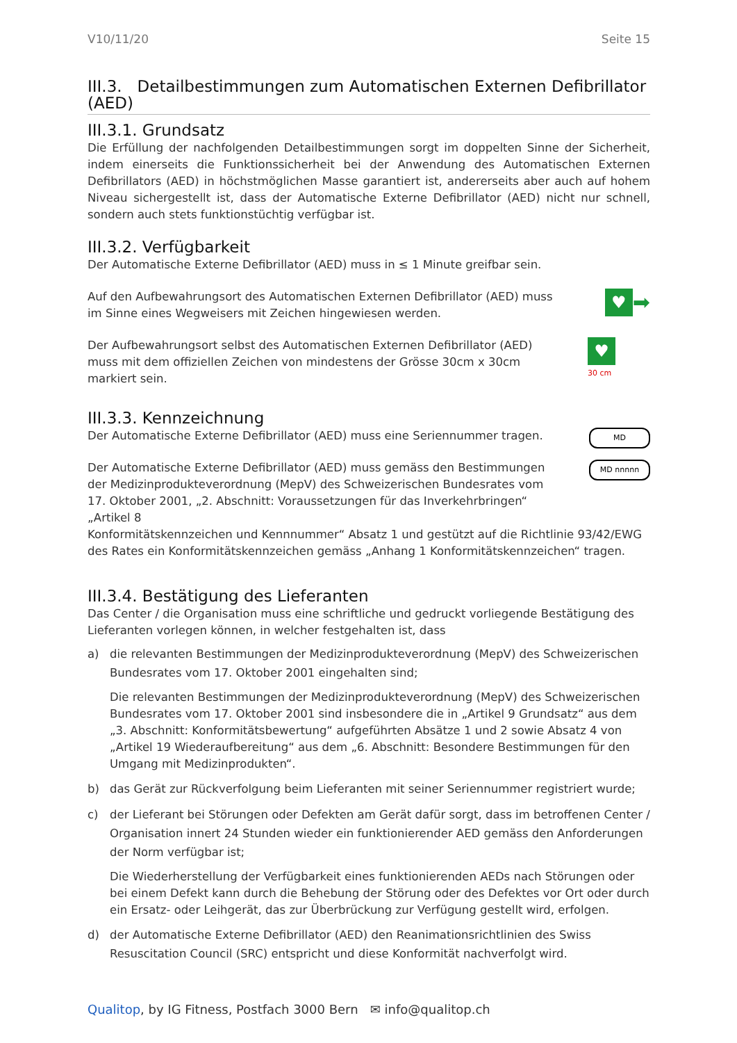V10/11/20 Seite 15
III.3. Detailbestimmungen zum Automatischen Externen Defibrillator (AED)
III.3.1. Grundsatz
Die Erfüllung der nachfolgenden Detailbestimmungen sorgt im doppelten Sinne der Sicherheit, indem einerseits die Funktionssicherheit bei der Anwendung des Automatischen Externen Defibrillators (AED) in höchstmöglichen Masse garantiert ist, andererseits aber auch auf hohem Niveau sichergestellt ist, dass der Automatische Externe Defibrillator (AED) nicht nur schnell, sondern auch stets funktionstüchtig verfügbar ist.
III.3.2. Verfügbarkeit
Der Automatische Externe Defibrillator (AED) muss in ≤ 1 Minute greifbar sein.
Auf den Aufbewahrungsort des Automatischen Externen Defibrillator (AED) muss im Sinne eines Wegweisers mit Zeichen hingewiesen werden.
♥
➡
Der Aufbewahrungsort selbst des Automatischen Externen Defibrillator (AED) muss mit dem offiziellen Zeichen von mindestens der Grösse 30cm x 30cm markiert sein.
♥
30 cm
III.3.3. Kennzeichnung
Der Automatische Externe Defibrillator (AED) muss eine Seriennummer tragen.
MD
Der Automatische Externe Defibrillator (AED) muss gemäss den Bestimmungen der Medizinprodukteverordnung (MepV) des Schweizerischen Bundesrates vom 17. Oktober 2001, „2. Abschnitt: Voraussetzungen für das Inverkehrbringen“ „Artikel 8
MD nnnnn
Konformitätskennzeichen und Kennnummer“ Absatz 1 und gestützt auf die Richtlinie 93/42/EWG des Rates ein Konformitätskennzeichen gemäss „Anhang 1 Konformitätskennzeichen“ tragen.
III.3.4. Bestätigung des Lieferanten
Das Center / die Organisation muss eine schriftliche und gedruckt vorliegende Bestätigung des Lieferanten vorlegen können, in welcher festgehalten ist, dass
a) die relevanten Bestimmungen der Medizinprodukteverordnung (MepV) des Schweizerischen Bundesrates vom 17. Oktober 2001 eingehalten sind;
Die relevanten Bestimmungen der Medizinprodukteverordnung (MepV) des Schweizerischen Bundesrates vom 17. Oktober 2001 sind insbesondere die in „Artikel 9 Grundsatz“ aus dem „3. Abschnitt: Konformitätsbewertung“ aufgeführten Absätze 1 und 2 sowie Absatz 4 von „Artikel 19 Wiederaufbereitung“ aus dem „6. Abschnitt: Besondere Bestimmungen für den Umgang mit Medizinprodukten“.
b) das Gerät zur Rückverfolgung beim Lieferanten mit seiner Seriennummer registriert wurde;
c) der Lieferant bei Störungen oder Defekten am Gerät dafür sorgt, dass im betroffenen Center / Organisation innert 24 Stunden wieder ein funktionierender AED gemäss den Anforderungen der Norm verfügbar ist;
Die Wiederherstellung der Verfügbarkeit eines funktionierenden AEDs nach Störungen oder bei einem Defekt kann durch die Behebung der Störung oder des Defektes vor Ort oder durch ein Ersatz- oder Leihgerät, das zur Überbrückung zur Verfügung gestellt wird, erfolgen.
d) der Automatische Externe Defibrillator (AED) den Reanimationsrichtlinien des Swiss Resuscitation Council (SRC) entspricht und diese Konformität nachverfolgt wird.
Qualitop, by IG Fitness, Postfach 3000 Bern ✉ info@qualitop.ch